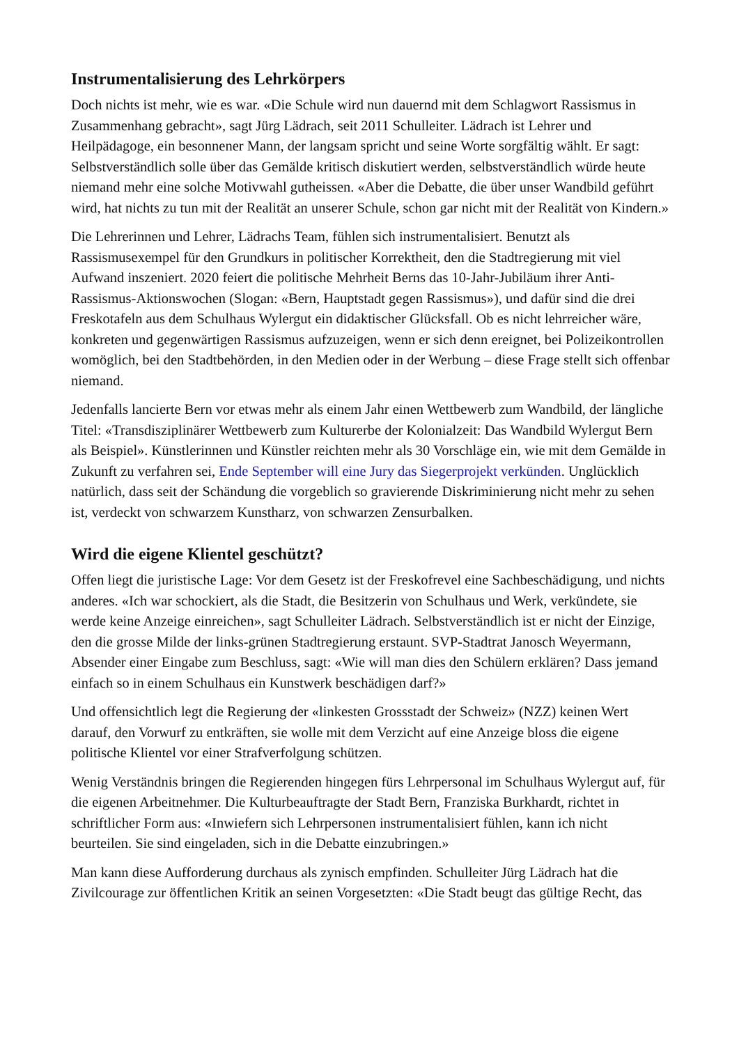Instrumentalisierung des Lehrkörpers
Doch nichts ist mehr, wie es war. «Die Schule wird nun dauernd mit dem Schlagwort Rassismus in Zusammenhang gebracht», sagt Jürg Lädrach, seit 2011 Schulleiter. Lädrach ist Lehrer und Heilpädagoge, ein besonnener Mann, der langsam spricht und seine Worte sorgfältig wählt. Er sagt: Selbstverständlich solle über das Gemälde kritisch diskutiert werden, selbstverständlich würde heute niemand mehr eine solche Motivwahl gutheissen. «Aber die Debatte, die über unser Wandbild geführt wird, hat nichts zu tun mit der Realität an unserer Schule, schon gar nicht mit der Realität von Kindern.»
Die Lehrerinnen und Lehrer, Lädrachs Team, fühlen sich instrumentalisiert. Benutzt als Rassismusexempel für den Grundkurs in politischer Korrektheit, den die Stadtregierung mit viel Aufwand inszeniert. 2020 feiert die politische Mehrheit Berns das 10-Jahr-Jubiläum ihrer Anti-Rassismus-Aktionswochen (Slogan: «Bern, Hauptstadt gegen Rassismus»), und dafür sind die drei Freskotafeln aus dem Schulhaus Wylergut ein didaktischer Glücksfall. Ob es nicht lehrreicher wäre, konkreten und gegenwärtigen Rassismus aufzuzeigen, wenn er sich denn ereignet, bei Polizeikontrollen womöglich, bei den Stadtbehörden, in den Medien oder in der Werbung – diese Frage stellt sich offenbar niemand.
Jedenfalls lancierte Bern vor etwas mehr als einem Jahr einen Wettbewerb zum Wandbild, der längliche Titel: «Transdisziplinärer Wettbewerb zum Kulturerbe der Kolonialzeit: Das Wandbild Wylergut Bern als Beispiel». Künstlerinnen und Künstler reichten mehr als 30 Vorschläge ein, wie mit dem Gemälde in Zukunft zu verfahren sei, Ende September will eine Jury das Siegerprojekt verkünden. Unglücklich natürlich, dass seit der Schändung die vorgeblich so gravierende Diskriminierung nicht mehr zu sehen ist, verdeckt von schwarzem Kunstharz, von schwarzen Zensurbalken.
Wird die eigene Klientel geschützt?
Offen liegt die juristische Lage: Vor dem Gesetz ist der Freskofrevel eine Sachbeschädigung, und nichts anderes. «Ich war schockiert, als die Stadt, die Besitzerin von Schulhaus und Werk, verkündete, sie werde keine Anzeige einreichen», sagt Schulleiter Lädrach. Selbstverständlich ist er nicht der Einzige, den die grosse Milde der links-grünen Stadtregierung erstaunt. SVP-Stadtrat Janosch Weyermann, Absender einer Eingabe zum Beschluss, sagt: «Wie will man dies den Schülern erklären? Dass jemand einfach so in einem Schulhaus ein Kunstwerk beschädigen darf?»
Und offensichtlich legt die Regierung der «linkesten Grossstadt der Schweiz» (NZZ) keinen Wert darauf, den Vorwurf zu entkräften, sie wolle mit dem Verzicht auf eine Anzeige bloss die eigene politische Klientel vor einer Strafverfolgung schützen.
Wenig Verständnis bringen die Regierenden hingegen fürs Lehrpersonal im Schulhaus Wylergut auf, für die eigenen Arbeitnehmer. Die Kulturbeauftragte der Stadt Bern, Franziska Burkhardt, richtet in schriftlicher Form aus: «Inwiefern sich Lehrpersonen instrumentalisiert fühlen, kann ich nicht beurteilen. Sie sind eingeladen, sich in die Debatte einzubringen.»
Man kann diese Aufforderung durchaus als zynisch empfinden. Schulleiter Jürg Lädrach hat die Zivilcourage zur öffentlichen Kritik an seinen Vorgesetzten: «Die Stadt beugt das gültige Recht, das